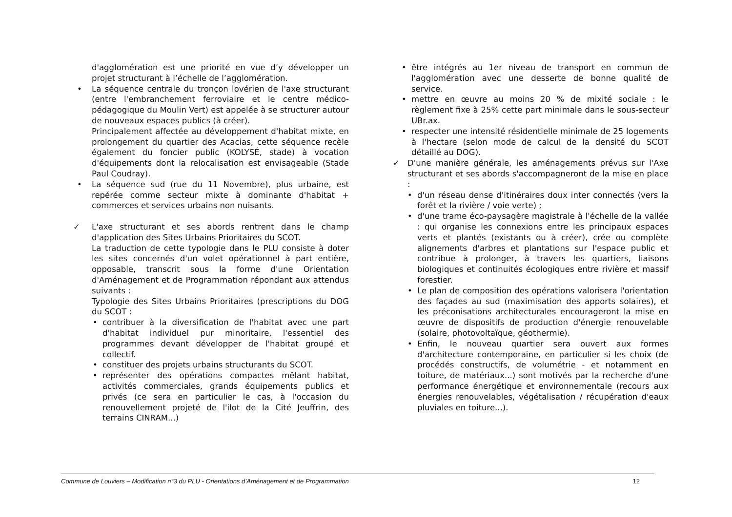d'agglomération est une priorité en vue d’y développer un projet structurant à l’échelle de l’agglomération.
• La séquence centrale du tronçon lovérien de l'axe structurant (entre l'embranchement ferroviaire et le centre médico-pédagogique du Moulin Vert) est appelée à se structurer autour de nouveaux espaces publics (à créer).
Principalement affectée au développement d'habitat mixte, en prolongement du quartier des Acacias, cette séquence recèle également du foncier public (KOLYSÉ, stade) à vocation d'équipements dont la relocalisation est envisageable (Stade Paul Coudray).
• La séquence sud (rue du 11 Novembre), plus urbaine, est repérée comme secteur mixte à dominante d'habitat + commerces et services urbains non nuisants.
✓ L'axe structurant et ses abords rentrent dans le champ d'application des Sites Urbains Prioritaires du SCOT.
La traduction de cette typologie dans le PLU consiste à doter les sites concernés d'un volet opérationnel à part entière, opposable, transcrit sous la forme d'une Orientation d'Aménagement et de Programmation répondant aux attendus suivants :
Typologie des Sites Urbains Prioritaires (prescriptions du DOG du SCOT :
• contribuer à la diversification de l'habitat avec une part d'habitat individuel pur minoritaire, l'essentiel des programmes devant développer de l'habitat groupé et collectif.
• constituer des projets urbains structurants du SCOT.
• représenter des opérations compactes mêlant habitat, activités commerciales, grands équipements publics et privés (ce sera en particulier le cas, à l'occasion du renouvellement projeté de l'ilot de la Cité Jeuffrin, des terrains CINRAM...)
• être intégrés au 1er niveau de transport en commun de l'agglomération avec une desserte de bonne qualité de service.
• mettre en œuvre au moins 20 % de mixité sociale : le règlement fixe à 25% cette part minimale dans le sous-secteur UBr.ax.
• respecter une intensité résidentielle minimale de 25 logements à l'hectare (selon mode de calcul de la densité du SCOT détaillé au DOG).
✓ D'une manière générale, les aménagements prévus sur l'Axe structurant et ses abords s'accompagneront de la mise en place :
• d'un réseau dense d'itinéraires doux inter connectés (vers la forêt et la rivière / voie verte) ;
• d'une trame éco-paysagère magistrale à l'échelle de la vallée : qui organise les connexions entre les principaux espaces verts et plantés (existants ou à créer), crée ou complète alignements d'arbres et plantations sur l'espace public et contribue à prolonger, à travers les quartiers, liaisons biologiques et continuités écologiques entre rivière et massif forestier.
• Le plan de composition des opérations valorisera l'orientation des façades au sud (maximisation des apports solaires), et les préconisations architecturales encourageront la mise en œuvre de dispositifs de production d'énergie renouvelable (solaire, photovoltaïque, géothermie).
• Enfin, le nouveau quartier sera ouvert aux formes d'architecture contemporaine, en particulier si les choix (de procédés constructifs, de volumétrie - et notamment en toiture, de matériaux...) sont motivés par la recherche d'une performance énergétique et environnementale (recours aux énergies renouvelables, végétalisation / récupération d'eaux pluviales en toiture...).
Commune de Louviers – Modification n°3 du PLU - Orientations d’Aménagement et de Programmation 12